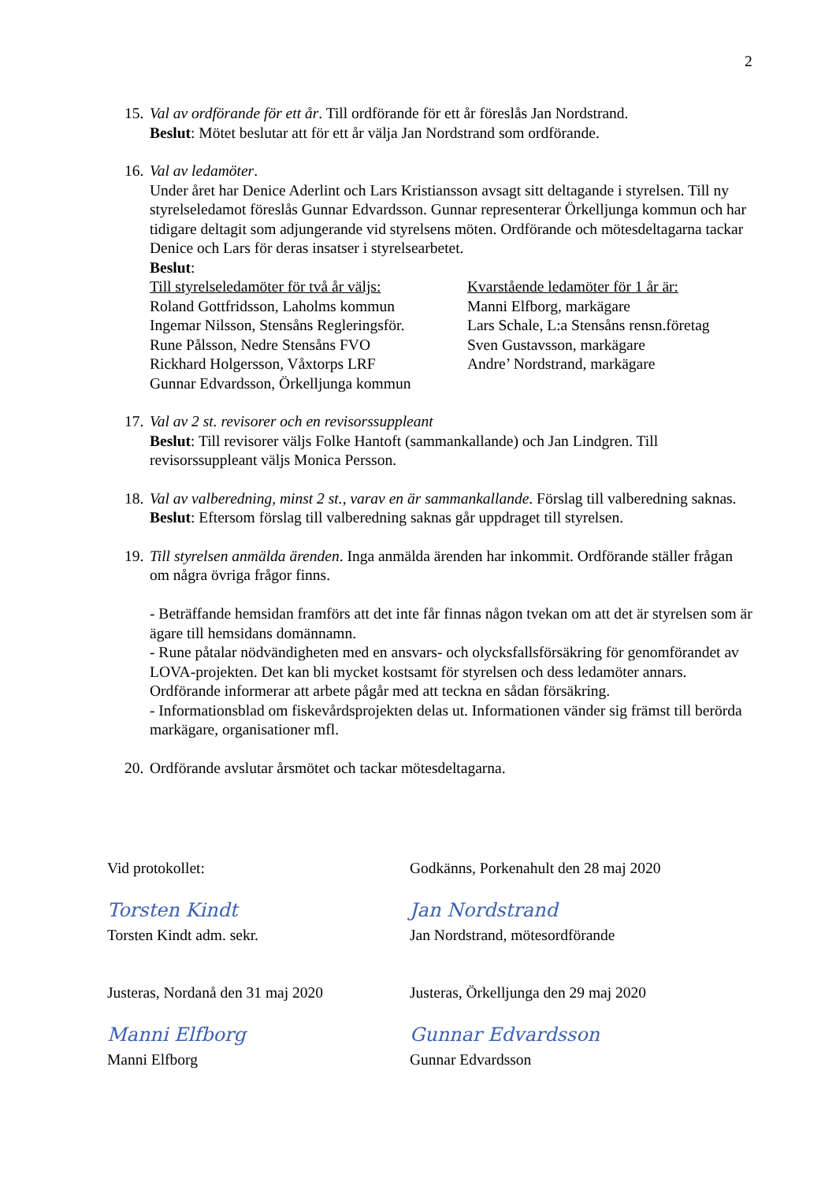2
15.
Val av ordförande för ett år. Till ordförande för ett år föreslås Jan Nordstrand.
Beslut: Mötet beslutar att för ett år välja Jan Nordstrand som ordförande.
16.
Val av ledamöter.
Under året har Denice Aderlint och Lars Kristiansson avsagt sitt deltagande i styrelsen. Till ny styrelseledamot föreslås Gunnar Edvardsson. Gunnar representerar Örkelljunga kommun och har tidigare deltagit som adjungerande vid styrelsens möten. Ordförande och mötesdeltagarna tackar Denice och Lars för deras insatser i styrelsearbetet.
Beslut:
Till styrelseledamöter för två år väljs:
Roland Gottfridsson, Laholms kommun
Ingemar Nilsson, Stensåns Regleringsför.
Rune Pålsson, Nedre Stensåns FVO
Rickhard Holgersson, Våxtorps LRF
Gunnar Edvardsson, Örkelljunga kommun
Kvarstående ledamöter för 1 år är:
Manni Elfborg, markägare
Lars Schale, L:a Stensåns rensn.företag
Sven Gustavsson, markägare
Andre’ Nordstrand, markägare
17.
Val av 2 st. revisorer och en revisorssuppleant
Beslut: Till revisorer väljs Folke Hantoft (sammankallande) och Jan Lindgren. Till revisorssuppleant väljs Monica Persson.
18.
Val av valberedning, minst 2 st., varav en är sammankallande. Förslag till valberedning saknas.
Beslut: Eftersom förslag till valberedning saknas går uppdraget till styrelsen.
19.
Till styrelsen anmälda ärenden. Inga anmälda ärenden har inkommit. Ordförande ställer frågan om några övriga frågor finns.
- Beträffande hemsidan framförs att det inte får finnas någon tvekan om att det är styrelsen som är ägare till hemsidans domännamn.
- Rune påtalar nödvändigheten med en ansvars- och olycksfallsförsäkring för genomförandet av LOVA-projekten. Det kan bli mycket kostsamt för styrelsen och dess ledamöter annars. Ordförande informerar att arbete pågår med att teckna en sådan försäkring.
- Informationsblad om fiskevårdsprojekten delas ut. Informationen vänder sig främst till berörda markägare, organisationer mfl.
20.
Ordförande avslutar årsmötet och tackar mötesdeltagarna.
Vid protokollet: Godkänns, Porkenahult den 28 maj 2020
Torsten Kindt Jan Nordstrand
Torsten Kindt adm. sekr. Jan Nordstrand, mötesordförande
Justeras, Nordanå den 31 maj 2020
Justeras, Örkelljunga den 29 maj 2020
Manni Elfborg Gunnar Edvardsson
Manni Elfborg Gunnar Edvardsson